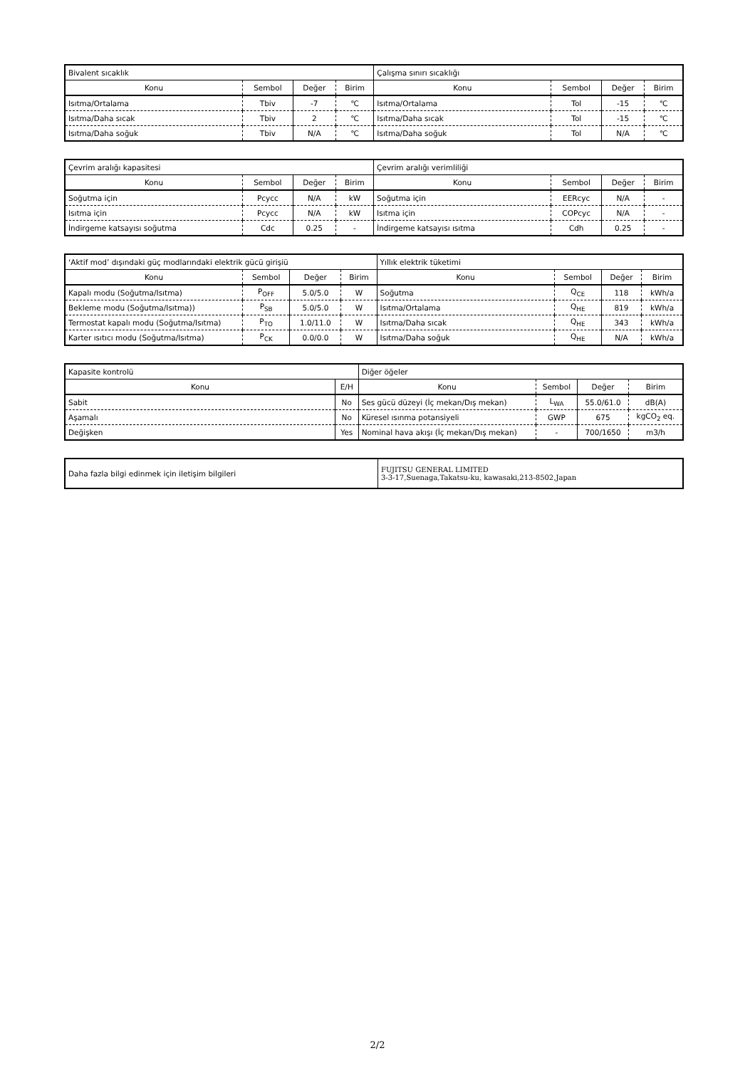| Bivalent sıcaklık | | | | Çalışma sınırı sıcaklığı | | | |
| Konu | Sembol | Değer | Birim | Konu | Sembol | Değer | Birim |
| Isıtma/Ortalama | Tbiv | -7 | ℃ | Isıtma/Ortalama | Tol | -15 | ℃ |
| Isıtma/Daha sıcak | Tbiv | 2 | ℃ | Isıtma/Daha sıcak | Tol | -15 | ℃ |
| Isıtma/Daha soğuk | Tbiv | N/A | ℃ | Isıtma/Daha soğuk | Tol | N/A | ℃ |
| Çevrim aralığı kapasitesi | | | | Çevrim aralığı verimliliği | | | |
| Konu | Sembol | Değer | Birim | Konu | Sembol | Değer | Birim |
| Soğutma için | Pcycc | N/A | kW | Soğutma için | EERcyc | N/A | - |
| Isıtma için | Pcycc | N/A | kW | Isıtma için | COPcyc | N/A | - |
| İndirgeme katsayısı soğutma | Cdc | 0.25 | - | İndirgeme katsayısı ısıtma | Cdh | 0.25 | - |
| ‘Aktif mod’ dışındaki güç modlarındaki elektrik gücü girişiü | | | | Yıllık elektrik tüketimi | | | |
| Konu | Sembol | Değer | Birim | Konu | Sembol | Değer | Birim |
| Kapalı modu (Soğutma/Isıtma) | P<sub>OFF</sub> | 5.0/5.0 | W | Soğutma | Q<sub>CE</sub> | 118 | kWh/a |
| Bekleme modu (Soğutma/Isıtma)) | P<sub>SB</sub> | 5.0/5.0 | W | Isıtma/Ortalama | Q<sub>HE</sub> | 819 | kWh/a |
| Termostat kapalı modu (Soğutma/Isıtma) | P<sub>TO</sub> | 1.0/11.0 | W | Isıtma/Daha sıcak | Q<sub>HE</sub> | 343 | kWh/a |
| Karter ısıtıcı modu (Soğutma/Isıtma) | P<sub>CK</sub> | 0.0/0.0 | W | Isıtma/Daha soğuk | Q<sub>HE</sub> | N/A | kWh/a |
| Kapasite kontrolü | | Diğer öğeler | | | |
| Konu | E/H | Konu | Sembol | Değer | Birim |
| Sabit | No | Ses gücü düzeyi (İç mekan/Dış mekan) | L<sub>WA</sub> | 55.0/61.0 | dB(A) |
| Aşamalı | No | Küresel ısınma potansiyeli | GWP | 675 | kgCO<sub>2</sub> eq. |
| Değişken | Yes | Nominal hava akışı (İç mekan/Dış mekan) | - | 700/1650 | m3/h |
| Daha fazla bilgi edinmek için iletişim bilgileri | FUJITSU GENERAL LIMITED 3-3-17,Suenaga,Takatsu-ku, kawasaki,213-8502,Japan |
2/2